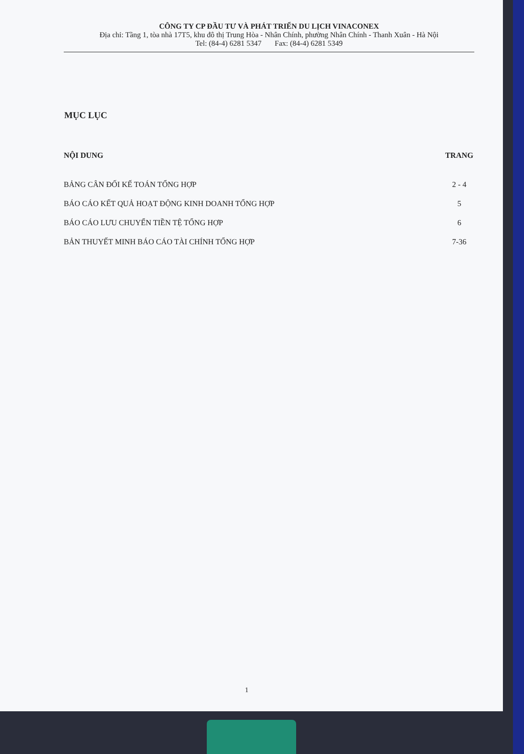CÔNG TY CP ĐẦU TƯ VÀ PHÁT TRIỂN DU LỊCH VINACONEX
Địa chỉ: Tầng 1, tòa nhà 17T5, khu đô thị Trung Hòa - Nhân Chính, phường Nhân Chính - Thanh Xuân - Hà Nội
Tel: (84-4) 6281 5347 Fax: (84-4) 6281 5349
MỤC LỤC
NỘI DUNG TRANG
BẢNG CÂN ĐỐI KẾ TOÁN TỔNG HỢP 2 - 4
BÁO CÁO KẾT QUẢ HOẠT ĐỘNG KINH DOANH TỔNG HỢP 5
BÁO CÁO LƯU CHUYỂN TIỀN TỆ TỔNG HỢP 6
BẢN THUYẾT MINH BÁO CÁO TÀI CHÍNH TỔNG HỢP 7-36
1